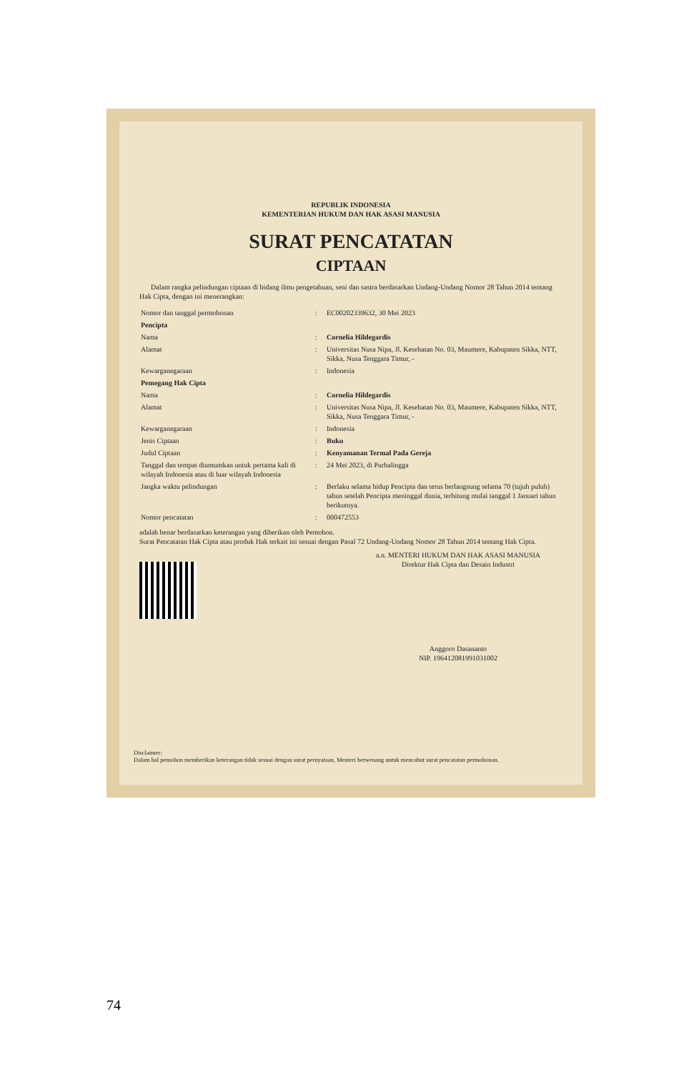REPUBLIK INDONESIA
KEMENTERIAN HUKUM DAN HAK ASASI MANUSIA
SURAT PENCATATAN
CIPTAAN
Dalam rangka pelindungan ciptaan di bidang ilmu pengetahuan, seni dan sastra berdasarkan Undang-Undang Nomor 28 Tahun 2014 tentang Hak Cipta, dengan ini menerangkan:
| Nomor dan tanggal permohonan | : | EC00202339632, 30 Mei 2023 |
| Pencipta | | |
| Nama | : | Cornelia Hildegardis |
| Alamat | : | Universitas Nusa Nipa, Jl. Kesehatan No. 03, Maumere, Kabupaten Sikka, NTT, Sikka, Nusa Tenggara Timur, - |
| Kewarganegaraan | : | Indonesia |
| Pemegang Hak Cipta | | |
| Nama | : | Cornelia Hildegardis |
| Alamat | : | Universitas Nusa Nipa, Jl. Kesehatan No. 03, Maumere, Kabupaten Sikka, NTT, Sikka, Nusa Tenggara Timur, - |
| Kewarganegaraan | : | Indonesia |
| Jenis Ciptaan | : | Buku |
| Judul Ciptaan | : | Kenyamanan Termal Pada Gereja |
| Tanggal dan tempat diumumkan untuk pertama kali di wilayah Indonesia atau di luar wilayah Indonesia | : | 24 Mei 2023, di Purbalingga |
| Jangka waktu pelindungan | : | Berlaku selama hidup Pencipta dan terus berlangsung selama 70 (tujuh puluh) tahun setelah Pencipta meninggal dunia, terhitung mulai tanggal 1 Januari tahun berikutnya. |
| Nomor pencatatan | : | 000472553 |
adalah benar berdasarkan keterangan yang diberikan oleh Pemohon.
Surat Pencatatan Hak Cipta atau produk Hak terkait ini sesuai dengan Pasal 72 Undang-Undang Nomor 28 Tahun 2014 tentang Hak Cipta.
a.n. MENTERI HUKUM DAN HAK ASASI MANUSIA
Direktur Hak Cipta dan Desain Industri
Anggoro Dasananto
NIP. 196412081991031002
Disclaimer:
Dalam hal pemohon memberikan keterangan tidak sesuai dengan surat pernyataan, Menteri berwenang untuk mencabut surat pencatatan permohonan.
74